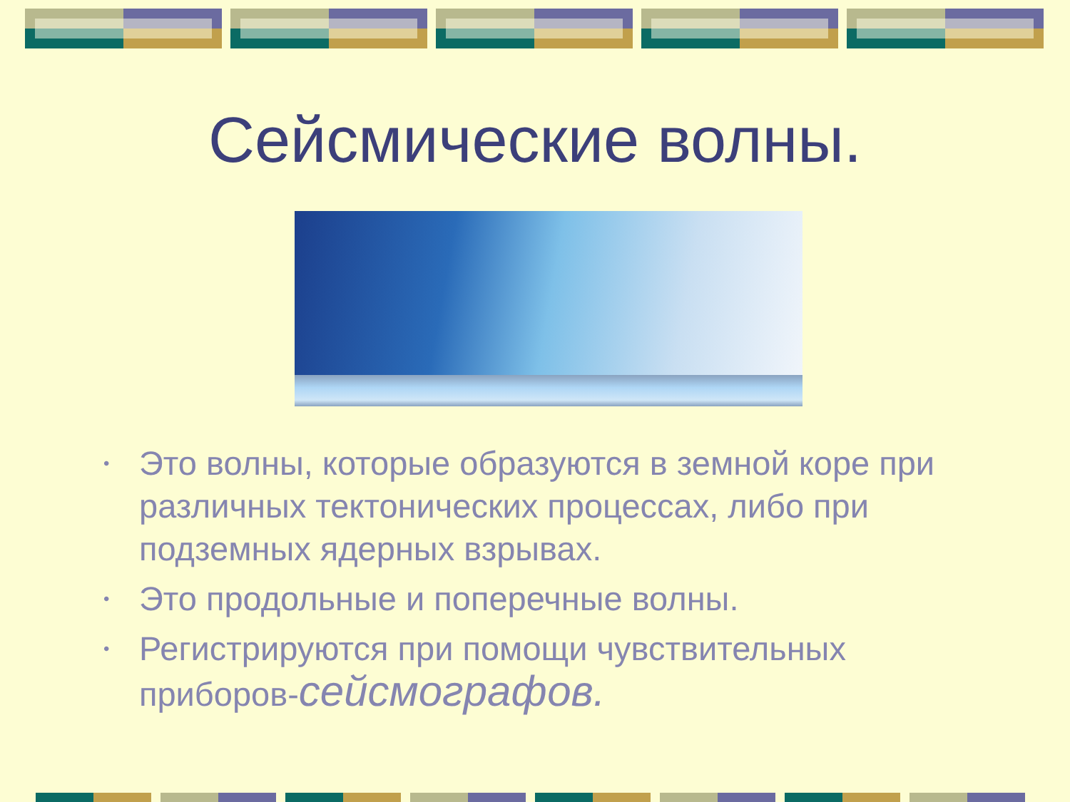Сейсмические волны.
• Это волны, которые образуются в земной коре при различных тектонических процессах, либо при подземных ядерных взрывах.
• Это продольные и поперечные волны.
• Регистрируются при помощи чувствительных приборов-сейсмографов.